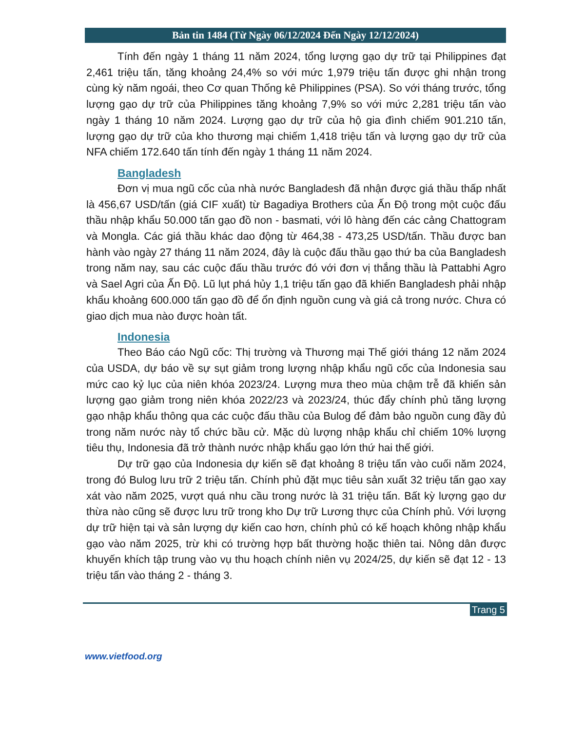Bản tin 1484 (Từ Ngày 06/12/2024 Đến Ngày 12/12/2024)
Tính đến ngày 1 tháng 11 năm 2024, tổng lượng gạo dự trữ tại Philippines đạt 2,461 triệu tấn, tăng khoảng 24,4% so với mức 1,979 triệu tấn được ghi nhận trong cùng kỳ năm ngoái, theo Cơ quan Thống kê Philippines (PSA). So với tháng trước, tổng lượng gạo dự trữ của Philippines tăng khoảng 7,9% so với mức 2,281 triệu tấn vào ngày 1 tháng 10 năm 2024. Lượng gạo dự trữ của hộ gia đình chiếm 901.210 tấn, lượng gạo dự trữ của kho thương mại chiếm 1,418 triệu tấn và lượng gạo dự trữ của NFA chiếm 172.640 tấn tính đến ngày 1 tháng 11 năm 2024.
Bangladesh
Đơn vị mua ngũ cốc của nhà nước Bangladesh đã nhận được giá thầu thấp nhất là 456,67 USD/tấn (giá CIF xuất) từ Bagadiya Brothers của Ấn Độ trong một cuộc đấu thầu nhập khẩu 50.000 tấn gạo đồ non - basmati, với lô hàng đến các cảng Chattogram và Mongla. Các giá thầu khác dao động từ 464,38 - 473,25 USD/tấn. Thầu được ban hành vào ngày 27 tháng 11 năm 2024, đây là cuộc đấu thầu gạo thứ ba của Bangladesh trong năm nay, sau các cuộc đấu thầu trước đó với đơn vị thắng thầu là Pattabhi Agro và Sael Agri của Ấn Độ. Lũ lụt phá hủy 1,1 triệu tấn gạo đã khiến Bangladesh phải nhập khẩu khoảng 600.000 tấn gạo đồ để ổn định nguồn cung và giá cả trong nước. Chưa có giao dịch mua nào được hoàn tất.
Indonesia
Theo Báo cáo Ngũ cốc: Thị trường và Thương mại Thế giới tháng 12 năm 2024 của USDA, dự báo về sự sụt giảm trong lượng nhập khẩu ngũ cốc của Indonesia sau mức cao kỷ lục của niên khóa 2023/24. Lượng mưa theo mùa chậm trễ đã khiến sản lượng gạo giảm trong niên khóa 2022/23 và 2023/24, thúc đẩy chính phủ tăng lượng gạo nhập khẩu thông qua các cuộc đấu thầu của Bulog để đảm bảo nguồn cung đầy đủ trong năm nước này tổ chức bầu cử. Mặc dù lượng nhập khẩu chỉ chiếm 10% lượng tiêu thụ, Indonesia đã trở thành nước nhập khẩu gạo lớn thứ hai thế giới.
Dự trữ gạo của Indonesia dự kiến sẽ đạt khoảng 8 triệu tấn vào cuối năm 2024, trong đó Bulog lưu trữ 2 triệu tấn. Chính phủ đặt mục tiêu sản xuất 32 triệu tấn gạo xay xát vào năm 2025, vượt quá nhu cầu trong nước là 31 triệu tấn. Bất kỳ lượng gạo dư thừa nào cũng sẽ được lưu trữ trong kho Dự trữ Lương thực của Chính phủ. Với lượng dự trữ hiện tại và sản lượng dự kiến cao hơn, chính phủ có kế hoạch không nhập khẩu gạo vào năm 2025, trừ khi có trường hợp bất thường hoặc thiên tai. Nông dân được khuyến khích tập trung vào vụ thu hoạch chính niên vụ 2024/25, dự kiến sẽ đạt 12 - 13 triệu tấn vào tháng 2 - tháng 3.
Trang 5
www.vietfood.org